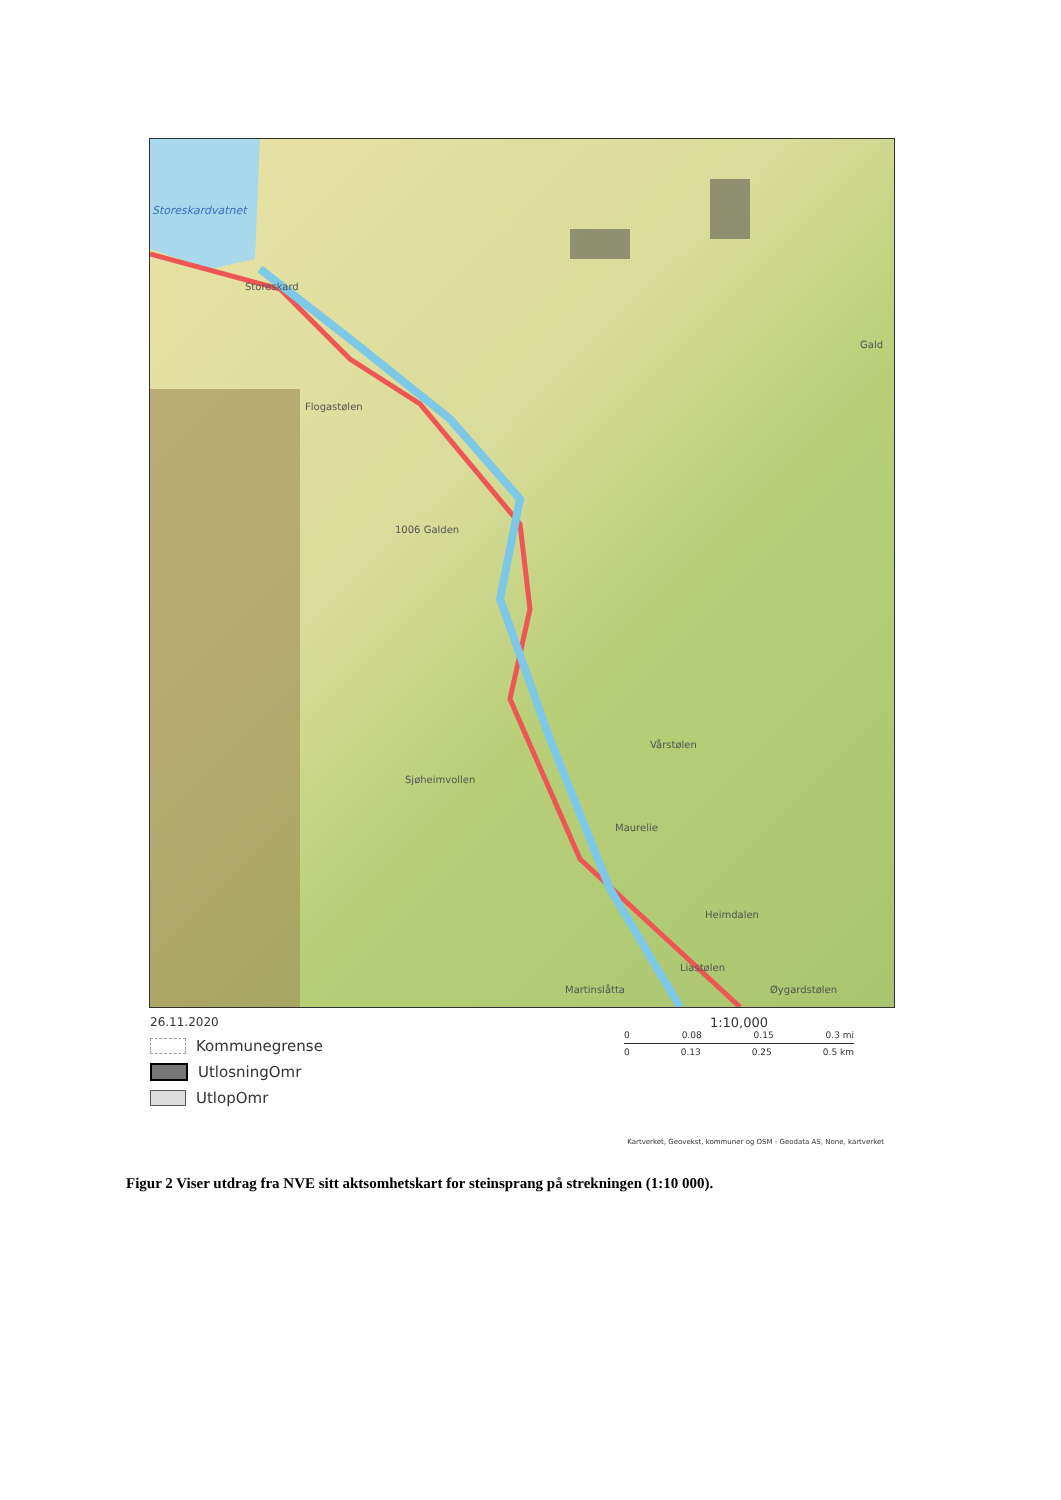Storeskardvatnet
Storeskard
Flogastølen
1006 Galden
Gald
Vårstølen
Sjøheimvollen
Maurelie
Heimdalen
Liastølen
Martinslåtta Øygardstølen
26.11.2020
Kommunegrense
UtlosningOmr
UtlopOmr
1:10,000
0 0.08 0.15 0.3 mi
0 0.13 0.25 0.5 km
Kartverket, Geovekst, kommuner og OSM - Geodata AS, None, kartverket
Figur 2 Viser utdrag fra NVE sitt aktsomhetskart for steinsprang på strekningen (1:10 000).